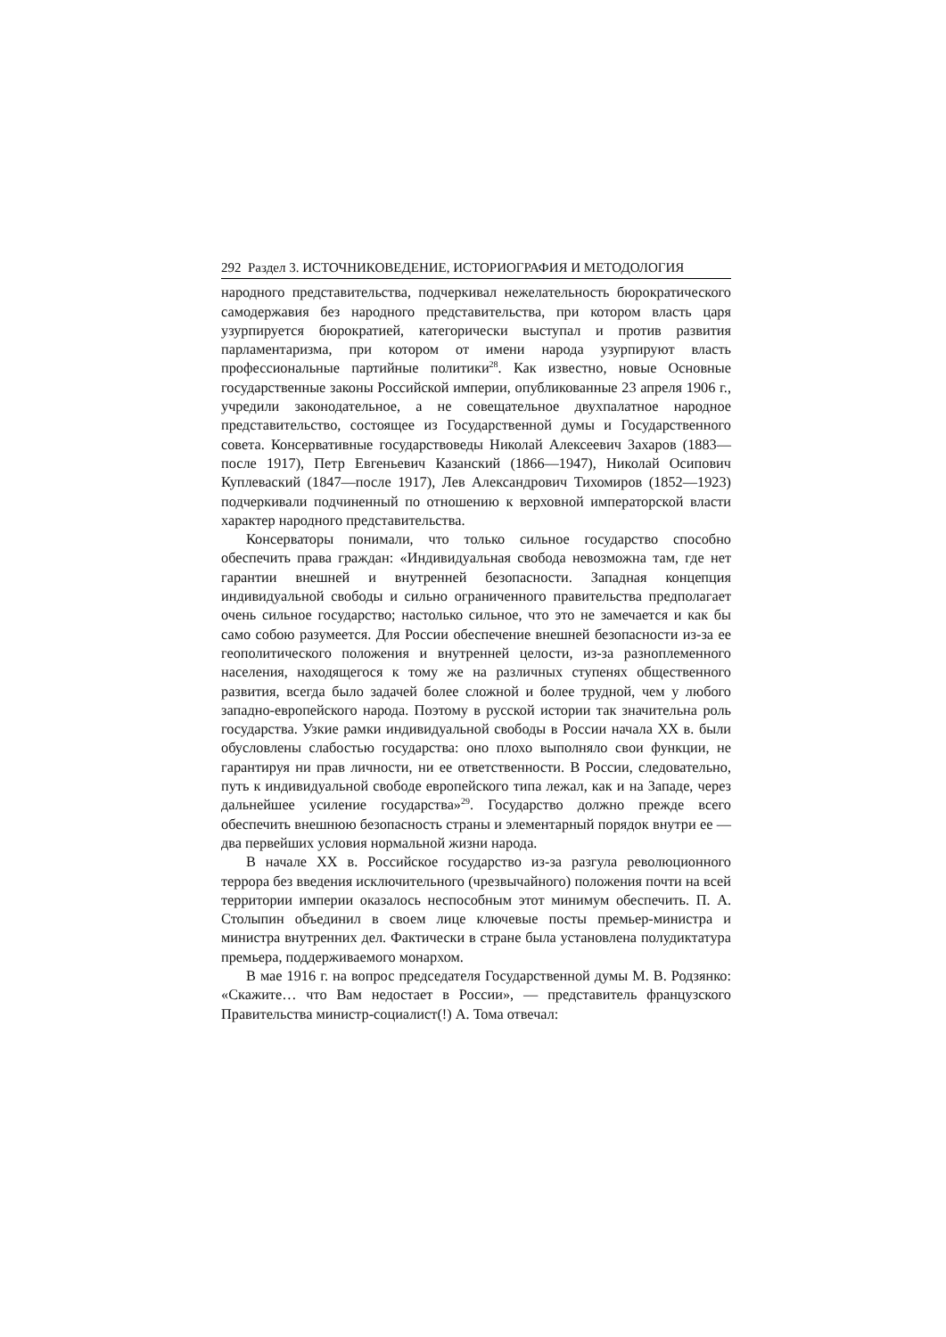292 Раздел 3. ИСТОЧНИКОВЕДЕНИЕ, ИСТОРИОГРАФИЯ И МЕТОДОЛОГИЯ
народного представительства, подчеркивал нежелательность бюрократического самодержавия без народного представительства, при котором власть царя узурпируется бюрократией, категорически выступал и против развития парламентаризма, при котором от имени народа узурпируют власть профессиональные партийные политики<sup>28</sup>. Как известно, новые Основные государственные законы Российской империи, опубликованные 23 апреля 1906 г., учредили законодательное, а не совещательное двухпалатное народное представительство, состоящее из Государственной думы и Государственного совета. Консервативные государствоведы Николай Алексеевич Захаров (1883—после 1917), Петр Евгеньевич Казанский (1866—1947), Николай Осипович Куплеваский (1847—после 1917), Лев Александрович Тихомиров (1852—1923) подчеркивали подчиненный по отношению к верховной императорской власти характер народного представительства.
Консерваторы понимали, что только сильное государство способно обеспечить права граждан: «Индивидуальная свобода невозможна там, где нет гарантии внешней и внутренней безопасности. Западная концепция индивидуальной свободы и сильно ограниченного правительства предполагает очень сильное государство; настолько сильное, что это не замечается и как бы само собою разумеется. Для России обеспечение внешней безопасности из-за ее геополитического положения и внутренней целости, из-за разноплеменного населения, находящегося к тому же на различных ступенях общественного развития, всегда было задачей более сложной и более трудной, чем у любого западно-европейского народа. Поэтому в русской истории так значительна роль государства. Узкие рамки индивидуальной свободы в России начала XX в. были обусловлены слабостью государства: оно плохо выполняло свои функции, не гарантируя ни прав личности, ни ее ответственности. В России, следовательно, путь к индивидуальной свободе европейского типа лежал, как и на Западе, через дальнейшее усиление государства»<sup>29</sup>. Государство должно прежде всего обеспечить внешнюю безопасность страны и элементарный порядок внутри ее — два первейших условия нормальной жизни народа.
В начале XX в. Российское государство из-за разгула революционного террора без введения исключительного (чрезвычайного) положения почти на всей территории империи оказалось неспособным этот минимум обеспечить. П. А. Столыпин объединил в своем лице ключевые посты премьер-министра и министра внутренних дел. Фактически в стране была установлена полудиктатура премьера, поддерживаемого монархом.
В мае 1916 г. на вопрос председателя Государственной думы М. В. Родзянко: «Скажите… что Вам недостает в России», — представитель французского Правительства министр-социалист(!) А. Тома отвечал: